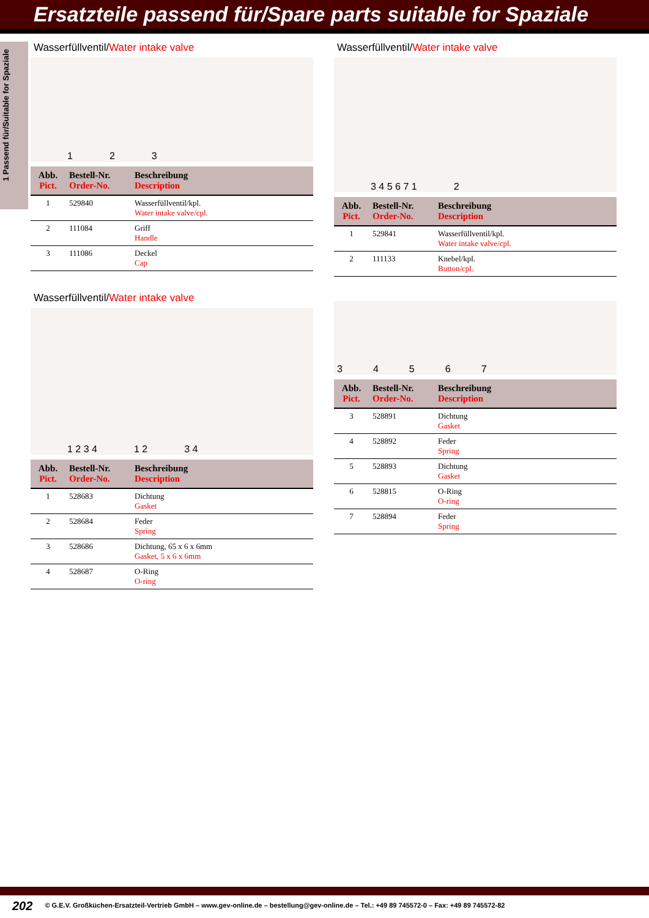Ersatzteile passend für/Spare parts suitable for Spaziale
1 Passend für/Suitable for Spaziale
Wasserfüllventil/Water intake valve
123
| Abb. Pict. | Bestell-Nr. Order-No. | Beschreibung Description |
| --- | --- | --- |
| 1 | 529840 | Wasserfüllventil/kpl. Water intake valve/cpl. |
| 2 | 111084 | Griff Handle |
| 3 | 111086 | Deckel Cap |
Wasserfüllventil/Water intake valve
1 2 3 4 1 2 3 4
| Abb. Pict. | Bestell-Nr. Order-No. | Beschreibung Description |
| --- | --- | --- |
| 1 | 528683 | Dichtung Gasket |
| 2 | 528684 | Feder Spring |
| 3 | 528686 | Dichtung, 65 x 6 x 6mm Gasket, 5 x 6 x 6mm |
| 4 | 528687 | O-Ring O-ring |
Wasserfüllventil/Water intake valve
3 4 5 6 7 1 2
| Abb. Pict. | Bestell-Nr. Order-No. | Beschreibung Description |
| --- | --- | --- |
| 1 | 529841 | Wasserfüllventil/kpl. Water intake valve/cpl. |
| 2 | 111133 | Knebel/kpl. Button/cpl. |
34567
| Abb. Pict. | Bestell-Nr. Order-No. | Beschreibung Description |
| --- | --- | --- |
| 3 | 528891 | Dichtung Gasket |
| 4 | 528892 | Feder Spring |
| 5 | 528893 | Dichtung Gasket |
| 6 | 528815 | O-Ring O-ring |
| 7 | 528894 | Feder Spring |
202 © G.E.V. Großküchen-Ersatzteil-Vertrieb GmbH – www.gev-online.de – bestellung@gev-online.de – Tel.: +49 89 745572-0 – Fax: +49 89 745572-82